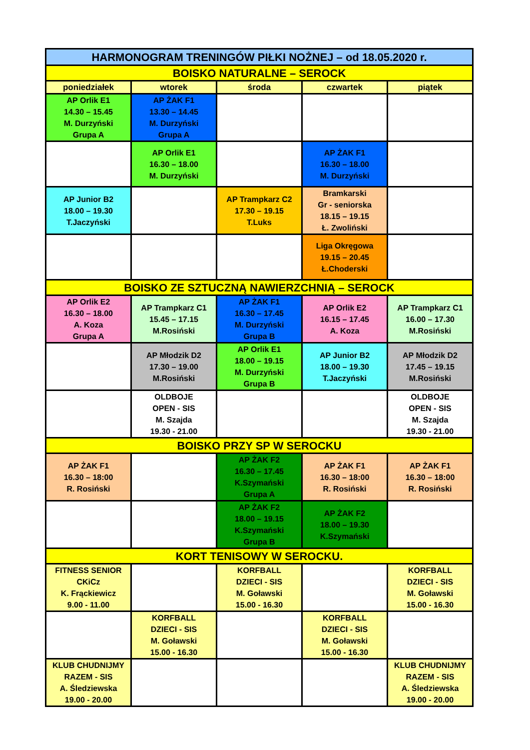| HARMONOGRAM TRENINGÓW PIŁKI NOŻNEJ – od 18.05.2020 r. | | | | |
| BOISKO NATURALNE – SEROCK | | | | |
| poniedziałek | wtorek | środa | czwartek | piątek |
| AP Orlik E1 14.30 – 15.45 M. Durzyński Grupa A | AP ŻAK F1 13.30 – 14.45 M. Durzyński Grupa A | | | |
| | AP Orlik E1 16.30 – 18.00 M. Durzyński | | AP ŻAK F1 16.30 – 18.00 M. Durzyński | |
| AP Junior B2 18.00 – 19.30 T.Jaczyński | | AP Trampkarz C2 17.30 – 19.15 T.Luks | Bramkarski Gr - seniorska 18.15 – 19.15 Ł. Zwoliński | |
| | | | Liga Okręgowa 19.15 – 20.45 Ł.Choderski | |
| BOISKO ZE SZTUCZNĄ NAWIERZCHNIĄ – SEROCK | | | | |
| AP Orlik E2 16.30 – 18.00 A. Koza Grupa A | AP Trampkarz C1 15.45 – 17.15 M.Rosiński | AP ŻAK F1 16.30 – 17.45 M. Durzyński Grupa B | AP Orlik E2 16.15 – 17.45 A. Koza | AP Trampkarz C1 16.00 – 17.30 M.Rosiński |
| | AP Młodzik D2 17.30 – 19.00 M.Rosiński | AP Orlik E1 18.00 – 19.15 M. Durzyński Grupa B | AP Junior B2 18.00 – 19.30 T.Jaczyński | AP Młodzik D2 17.45 – 19.15 M.Rosiński |
| | OLDBOJE OPEN - SIS M. Szajda 19.30 - 21.00 | | | OLDBOJE OPEN - SIS M. Szajda 19.30 - 21.00 |
| BOISKO PRZY SP W SEROCKU | | | | |
| AP ŻAK F1 16.30 – 18:00 R. Rosiński | | AP ŻAK F2 16.30 – 17.45 K.Szymański Grupa A | AP ŻAK F1 16.30 – 18:00 R. Rosiński | AP ŻAK F1 16.30 – 18:00 R. Rosiński |
| | | AP ŻAK F2 18.00 – 19.15 K.Szymański Grupa B | AP ŻAK F2 18.00 – 19.30 K.Szymański | |
| KORT TENISOWY W SEROCKU. | | | | |
| FITNESS SENIOR CKiCz K. Frąckiewicz 9.00 - 11.00 | | KORFBALL DZIECI - SIS M. Goławski 15.00 - 16.30 | | KORFBALL DZIECI - SIS M. Goławski 15.00 - 16.30 |
| | KORFBALL DZIECI - SIS M. Goławski 15.00 - 16.30 | | KORFBALL DZIECI - SIS M. Goławski 15.00 - 16.30 | |
| KLUB CHUDNIJMY RAZEM - SIS A. Śledziewska 19.00 - 20.00 | | | | KLUB CHUDNIJMY RAZEM - SIS A. Śledziewska 19.00 - 20.00 |